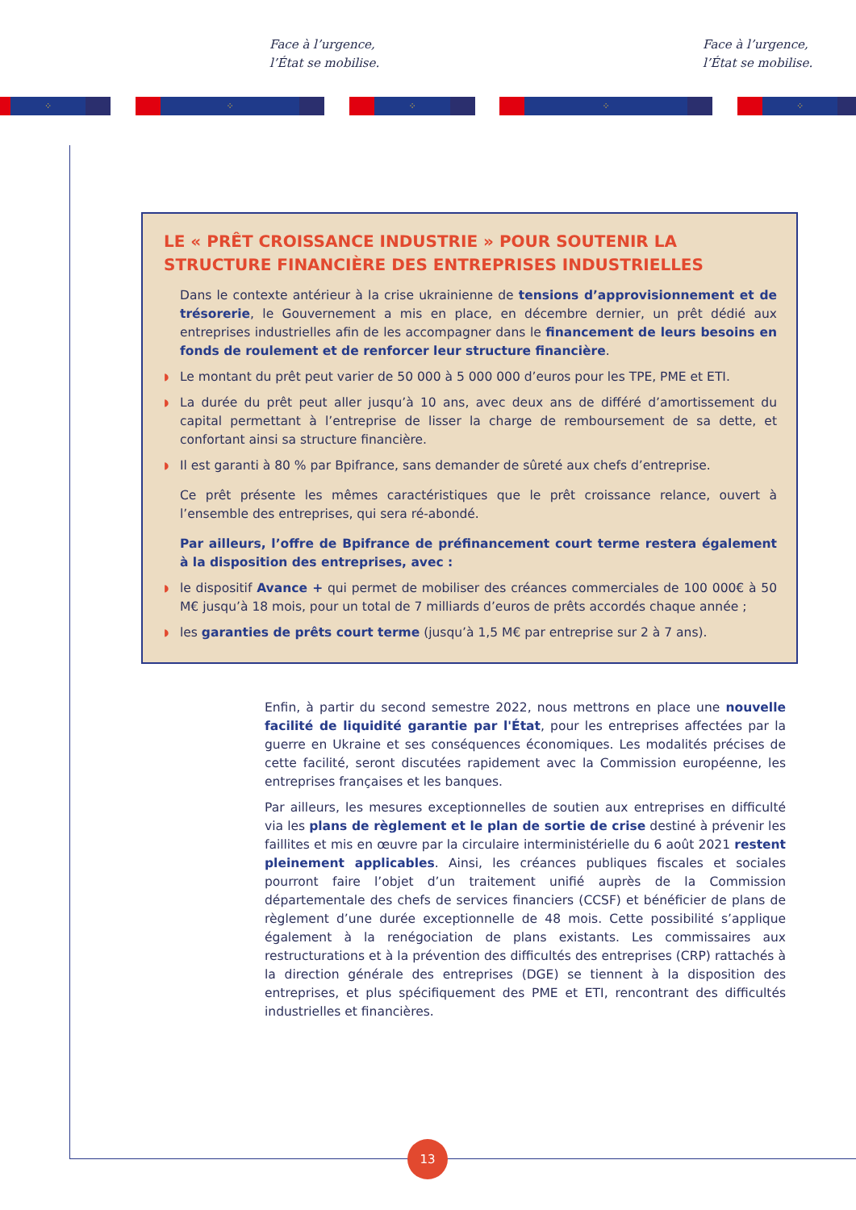Face à l’urgence,
l’État se mobilise.
Face à l’urgence,
l’État se mobilise.
⁘ ⁘ ⁘ ⁘ ⁘
LE « PRÊT CROISSANCE INDUSTRIE » POUR SOUTENIR LA STRUCTURE FINANCIÈRE DES ENTREPRISES INDUSTRIELLES
Dans le contexte antérieur à la crise ukrainienne de tensions d’approvisionnement et de trésorerie, le Gouvernement a mis en place, en décembre dernier, un prêt dédié aux entreprises industrielles afin de les accompagner dans le financement de leurs besoins en fonds de roulement et de renforcer leur structure financière.
◗ Le montant du prêt peut varier de 50 000 à 5 000 000 d’euros pour les TPE, PME et ETI.
◗ La durée du prêt peut aller jusqu’à 10 ans, avec deux ans de différé d’amortissement du capital permettant à l’entreprise de lisser la charge de remboursement de sa dette, et confortant ainsi sa structure financière.
◗ Il est garanti à 80 % par Bpifrance, sans demander de sûreté aux chefs d’entreprise.
Ce prêt présente les mêmes caractéristiques que le prêt croissance relance, ouvert à l’ensemble des entreprises, qui sera ré-abondé.
Par ailleurs, l’offre de Bpifrance de préfinancement court terme restera également à la disposition des entreprises, avec :
◗ le dispositif Avance + qui permet de mobiliser des créances commerciales de 100 000€ à 50 M€ jusqu’à 18 mois, pour un total de 7 milliards d’euros de prêts accordés chaque année ;
◗ les garanties de prêts court terme (jusqu’à 1,5 M€ par entreprise sur 2 à 7 ans).
Enfin, à partir du second semestre 2022, nous mettrons en place une nouvelle facilité de liquidité garantie par l'État, pour les entreprises affectées par la guerre en Ukraine et ses conséquences économiques. Les modalités précises de cette facilité, seront discutées rapidement avec la Commission européenne, les entreprises françaises et les banques.
Par ailleurs, les mesures exceptionnelles de soutien aux entreprises en difficulté via les plans de règlement et le plan de sortie de crise destiné à prévenir les faillites et mis en œuvre par la circulaire interministérielle du 6 août 2021 restent pleinement applicables. Ainsi, les créances publiques fiscales et sociales pourront faire l’objet d’un traitement unifié auprès de la Commission départementale des chefs de services financiers (CCSF) et bénéficier de plans de règlement d’une durée exceptionnelle de 48 mois. Cette possibilité s’applique également à la renégociation de plans existants. Les commissaires aux restructurations et à la prévention des difficultés des entreprises (CRP) rattachés à la direction générale des entreprises (DGE) se tiennent à la disposition des entreprises, et plus spécifiquement des PME et ETI, rencontrant des difficultés industrielles et financières.
13